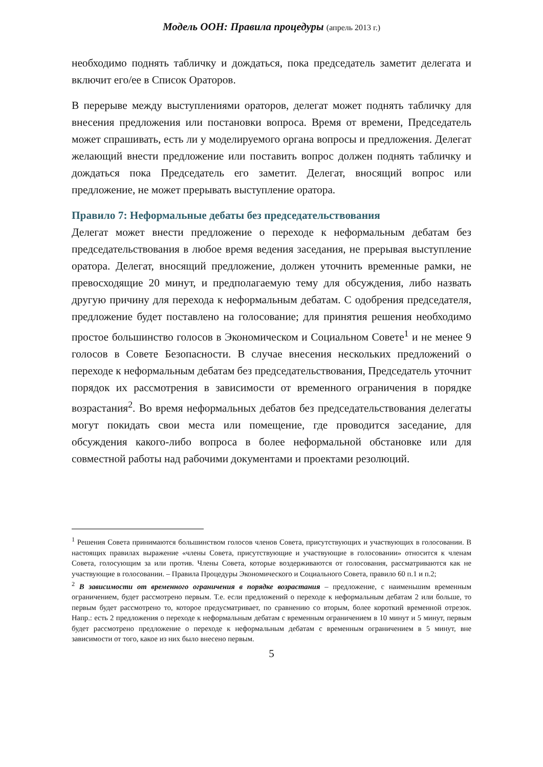Модель ООН: Правила процедуры (апрель 2013 г.)
необходимо поднять табличку и дождаться, пока председатель заметит делегата и включит его/ее в Список Ораторов.
В перерыве между выступлениями ораторов, делегат может поднять табличку для внесения предложения или постановки вопроса. Время от времени, Председатель может спрашивать, есть ли у моделируемого органа вопросы и предложения. Делегат желающий внести предложение или поставить вопрос должен поднять табличку и дождаться пока Председатель его заметит. Делегат, вносящий вопрос или предложение, не может прерывать выступление оратора.
Правило 7: Неформальные дебаты без председательствования
Делегат может внести предложение о переходе к неформальным дебатам без председательствования в любое время ведения заседания, не прерывая выступление оратора. Делегат, вносящий предложение, должен уточнить временные рамки, не превосходящие 20 минут, и предполагаемую тему для обсуждения, либо назвать другую причину для перехода к неформальным дебатам. С одобрения председателя, предложение будет поставлено на голосование; для принятия решения необходимо простое большинство голосов в Экономическом и Социальном Совете<sup>1</sup> и не менее 9 голосов в Совете Безопасности. В случае внесения нескольких предложений о переходе к неформальным дебатам без председательствования, Председатель уточнит порядок их рассмотрения в зависимости от временного ограничения в порядке возрастания<sup>2</sup>. Во время неформальных дебатов без председательствования делегаты могут покидать свои места или помещение, где проводится заседание, для обсуждения какого-либо вопроса в более неформальной обстановке или для совместной работы над рабочими документами и проектами резолюций.
<sup>1</sup> Решения Совета принимаются большинством голосов членов Совета, присутствующих и участвующих в голосовании. В настоящих правилах выражение «члены Совета, присутствующие и участвующие в голосовании» относится к членам Совета, голосующим за или против. Члены Совета, которые воздерживаются от голосования, рассматриваются как не участвующие в голосовании. – Правила Процедуры Экономического и Социального Совета, правило 60 п.1 и п.2;
<sup>2</sup> В зависимости от временного ограничения в порядке возрастания – предложение, с наименьшим временным ограничением, будет рассмотрено первым. Т.е. если предложений о переходе к неформальным дебатам 2 или больше, то первым будет рассмотрено то, которое предусматривает, по сравнению со вторым, более короткий временной отрезок. Напр.: есть 2 предложения о переходе к неформальным дебатам с временным ограничением в 10 минут и 5 минут, первым будет рассмотрено предложение о переходе к неформальным дебатам с временным ограничением в 5 минут, вне зависимости от того, какое из них было внесено первым.
5